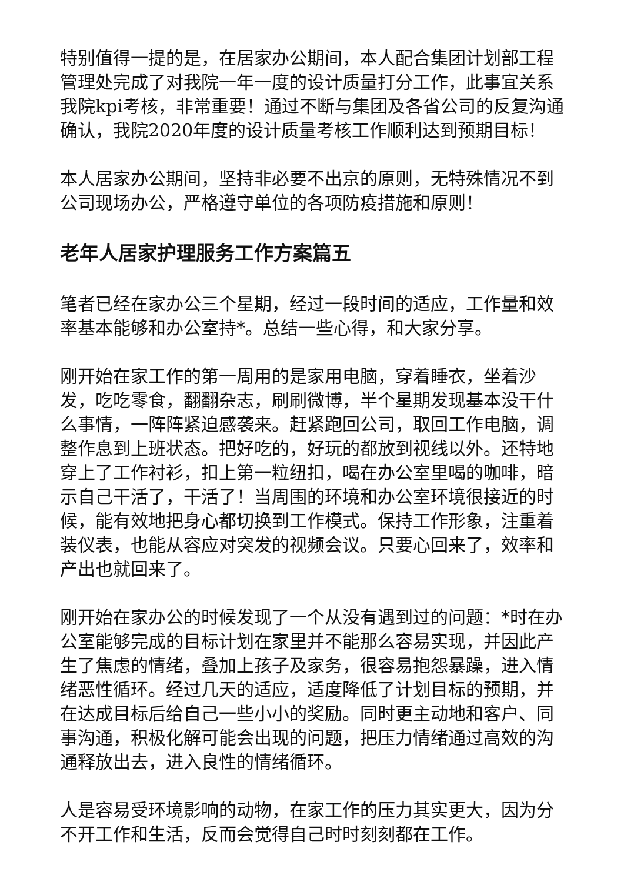特别值得一提的是，在居家办公期间，本人配合集团计划部工程管理处完成了对我院一年一度的设计质量打分工作，此事宜关系我院kpi考核，非常重要！通过不断与集团及各省公司的反复沟通确认，我院2020年度的设计质量考核工作顺利达到预期目标！
本人居家办公期间，坚持非必要不出京的原则，无特殊情况不到公司现场办公，严格遵守单位的各项防疫措施和原则！
老年人居家护理服务工作方案篇五
笔者已经在家办公三个星期，经过一段时间的适应，工作量和效率基本能够和办公室持*。总结一些心得，和大家分享。
刚开始在家工作的第一周用的是家用电脑，穿着睡衣，坐着沙发，吃吃零食，翻翻杂志，刷刷微博，半个星期发现基本没干什么事情，一阵阵紧迫感袭来。赶紧跑回公司，取回工作电脑，调整作息到上班状态。把好吃的，好玩的都放到视线以外。还特地穿上了工作衬衫，扣上第一粒纽扣，喝在办公室里喝的咖啡，暗示自己干活了，干活了！当周围的环境和办公室环境很接近的时候，能有效地把身心都切换到工作模式。保持工作形象，注重着装仪表，也能从容应对突发的视频会议。只要心回来了，效率和产出也就回来了。
刚开始在家办公的时候发现了一个从没有遇到过的问题：*时在办公室能够完成的目标计划在家里并不能那么容易实现，并因此产生了焦虑的情绪，叠加上孩子及家务，很容易抱怨暴躁，进入情绪恶性循环。经过几天的适应，适度降低了计划目标的预期，并在达成目标后给自己一些小小的奖励。同时更主动地和客户、同事沟通，积极化解可能会出现的问题，把压力情绪通过高效的沟通释放出去，进入良性的情绪循环。
人是容易受环境影响的动物，在家工作的压力其实更大，因为分不开工作和生活，反而会觉得自己时时刻刻都在工作。